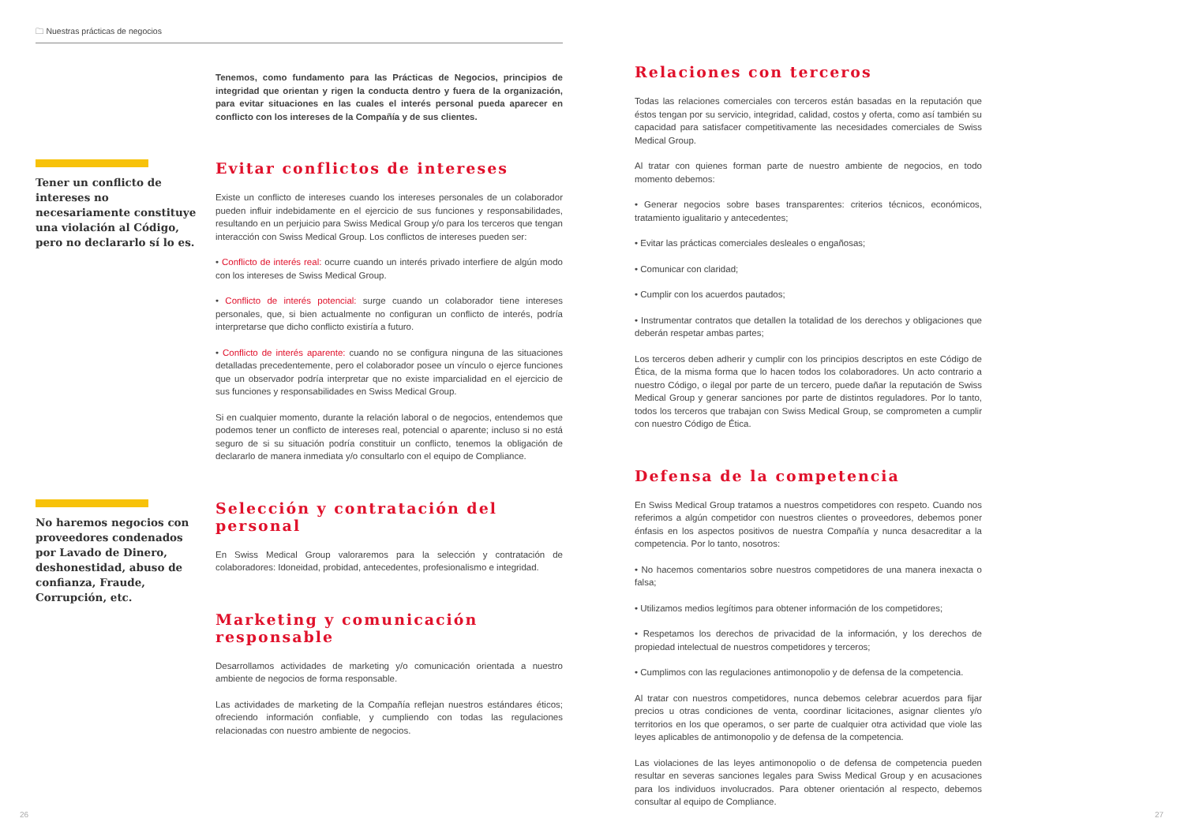🗀 Nuestras prácticas de negocios
Tenemos, como fundamento para las Prácticas de Negocios, principios de integridad que orientan y rigen la conducta dentro y fuera de la organización, para evitar situaciones en las cuales el interés personal pueda aparecer en conflicto con los intereses de la Compañía y de sus clientes.
Tener un conflicto de intereses no necesariamente constituye una violación al Código, pero no declararlo sí lo es.
Evitar conflictos de intereses
Existe un conflicto de intereses cuando los intereses personales de un colaborador pueden influir indebidamente en el ejercicio de sus funciones y responsabilidades, resultando en un perjuicio para Swiss Medical Group y/o para los terceros que tengan interacción con Swiss Medical Group. Los conflictos de intereses pueden ser:
• Conflicto de interés real: ocurre cuando un interés privado interfiere de algún modo con los intereses de Swiss Medical Group.
• Conflicto de interés potencial: surge cuando un colaborador tiene intereses personales, que, si bien actualmente no configuran un conflicto de interés, podría interpretarse que dicho conflicto existiría a futuro.
• Conflicto de interés aparente: cuando no se configura ninguna de las situaciones detalladas precedentemente, pero el colaborador posee un vínculo o ejerce funciones que un observador podría interpretar que no existe imparcialidad en el ejercicio de sus funciones y responsabilidades en Swiss Medical Group.
Si en cualquier momento, durante la relación laboral o de negocios, entendemos que podemos tener un conflicto de intereses real, potencial o aparente; incluso si no está seguro de si su situación podría constituir un conflicto, tenemos la obligación de declararlo de manera inmediata y/o consultarlo con el equipo de Compliance.
No haremos negocios con proveedores condenados por Lavado de Dinero, deshonestidad, abuso de confianza, Fraude, Corrupción, etc.
Selección y contratación del personal
En Swiss Medical Group valoraremos para la selección y contratación de colaboradores: Idoneidad, probidad, antecedentes, profesionalismo e integridad.
Marketing y comunicación responsable
Desarrollamos actividades de marketing y/o comunicación orientada a nuestro ambiente de negocios de forma responsable.
Las actividades de marketing de la Compañía reflejan nuestros estándares éticos; ofreciendo información confiable, y cumpliendo con todas las regulaciones relacionadas con nuestro ambiente de negocios.
Relaciones con terceros
Todas las relaciones comerciales con terceros están basadas en la reputación que éstos tengan por su servicio, integridad, calidad, costos y oferta, como así también su capacidad para satisfacer competitivamente las necesidades comerciales de Swiss Medical Group.
Al tratar con quienes forman parte de nuestro ambiente de negocios, en todo momento debemos:
• Generar negocios sobre bases transparentes: criterios técnicos, económicos, tratamiento igualitario y antecedentes;
• Evitar las prácticas comerciales desleales o engañosas;
• Comunicar con claridad;
• Cumplir con los acuerdos pautados;
• Instrumentar contratos que detallen la totalidad de los derechos y obligaciones que deberán respetar ambas partes;
Los terceros deben adherir y cumplir con los principios descriptos en este Código de Ética, de la misma forma que lo hacen todos los colaboradores. Un acto contrario a nuestro Código, o ilegal por parte de un tercero, puede dañar la reputación de Swiss Medical Group y generar sanciones por parte de distintos reguladores. Por lo tanto, todos los terceros que trabajan con Swiss Medical Group, se comprometen a cumplir con nuestro Código de Ética.
Defensa de la competencia
En Swiss Medical Group tratamos a nuestros competidores con respeto. Cuando nos referimos a algún competidor con nuestros clientes o proveedores, debemos poner énfasis en los aspectos positivos de nuestra Compañía y nunca desacreditar a la competencia. Por lo tanto, nosotros:
• No hacemos comentarios sobre nuestros competidores de una manera inexacta o falsa;
• Utilizamos medios legítimos para obtener información de los competidores;
• Respetamos los derechos de privacidad de la información, y los derechos de propiedad intelectual de nuestros competidores y terceros;
• Cumplimos con las regulaciones antimonopolio y de defensa de la competencia.
Al tratar con nuestros competidores, nunca debemos celebrar acuerdos para fijar precios u otras condiciones de venta, coordinar licitaciones, asignar clientes y/o territorios en los que operamos, o ser parte de cualquier otra actividad que viole las leyes aplicables de antimonopolio y de defensa de la competencia.
Las violaciones de las leyes antimonopolio o de defensa de competencia pueden resultar en severas sanciones legales para Swiss Medical Group y en acusaciones para los individuos involucrados. Para obtener orientación al respecto, debemos consultar al equipo de Compliance.
26 27